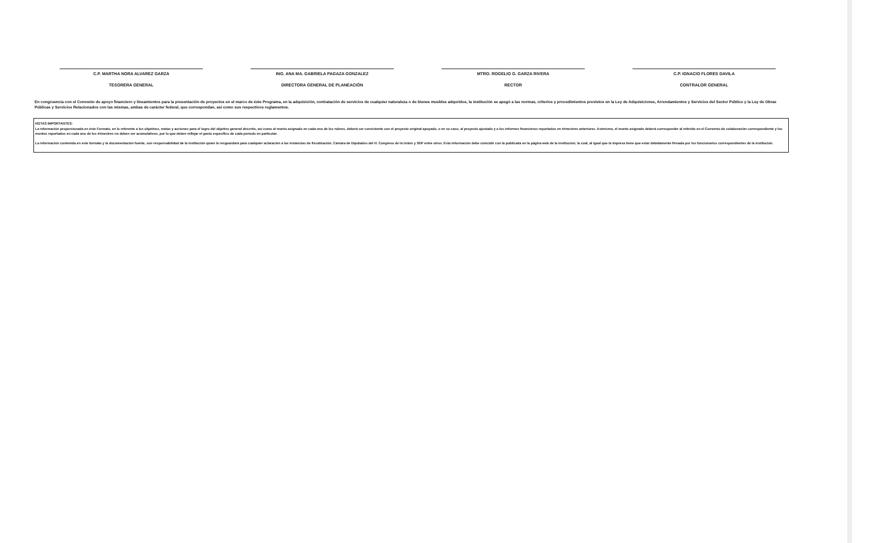C.P. MARTHA NORA ALVAREZ GARZA
TESORERA GENERAL
ING. ANA MA. GABRIELA PAGAZA GONZALEZ
DIRECTORA GENERAL DE PLANEACIÓN
MTRO. ROGELIO G. GARZA RIVERA
RECTOR
C.P. IGNACIO FLORES DAVILA
CONTRALOR GENERAL
En congruencia con el Convenio de apoyo financiero y lineamientos para la presentación de proyectos en el marco de éste Programa, en la adquisición, contratación de servicios de cualquier naturaleza o de bienes muebles adquridos, la institución se apegó a las normas, criterios y procedimientos previstos en la Ley de Adquisiciones, Arrendamientos y Servicios del Sector Público y la Ley de Obras Públicas y Servicios Relacionados con las mismas, ambas de carácter federal, que correspondan, así como sus respectivos reglamentos.
NOTAS IMPORTANTES:
La información proporcionada en éste Formato, en lo referente a los objetivos, metas y acciones para el logro del objetivo general descrito, así como al monto asignado en cada uno de los rubros, deberá ser consistente con el proyecto original apoyado, o en su caso, al proyecto ajustado y a los informes financieros reportados en trimestres anteriores. Asimismo, el monto asignado deberá corresponder al referido en el Convenio de colaboración correspondiente y los montos reportados en cada uno de los trimestres no deben ser acumulativos, por lo que deben reflejar el gasto específico de cada periodo en particular.
La información contenida en este formato y la documentación fuente, son responsabilidad de la institución quien la resguardará para cualquier aclaración a las instancias de fiscalización, Cámara de Diputados del H. Congreso de la Unión y SEP entre otros. Esta información debe coincidir con la publicada en la página web de la institución, la cual, al igual que la impresa tiene que estar debidamente firmada por los funcionarios correspondientes de la institución.